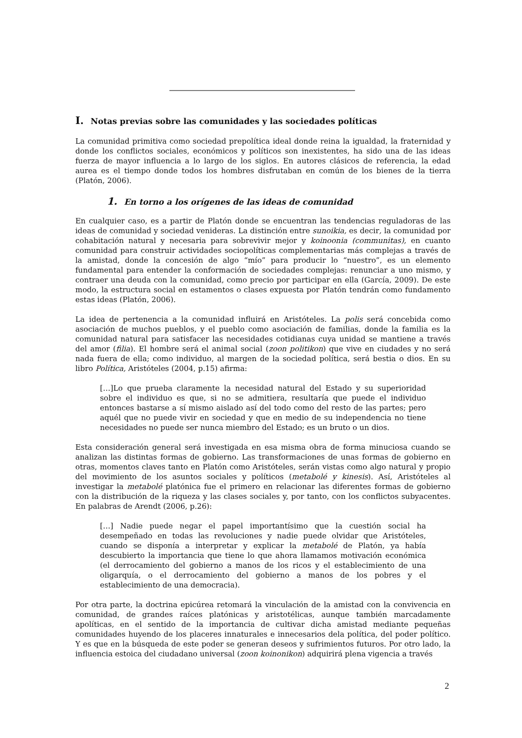I. Notas previas sobre las comunidades y las sociedades políticas
La comunidad primitiva como sociedad prepolítica ideal donde reina la igualdad, la fraternidad y donde los conflictos sociales, económicos y políticos son inexistentes, ha sido una de las ideas fuerza de mayor influencia a lo largo de los siglos. En autores clásicos de referencia, la edad aurea es el tiempo donde todos los hombres disfrutaban en común de los bienes de la tierra (Platón, 2006).
1. En torno a los orígenes de las ideas de comunidad
En cualquier caso, es a partir de Platón donde se encuentran las tendencias reguladoras de las ideas de comunidad y sociedad venideras. La distinción entre sunoikia, es decir, la comunidad por cohabitación natural y necesaria para sobrevivir mejor y koinoonia (communitas), en cuanto comunidad para construir actividades sociopolíticas complementarias más complejas a través de la amistad, donde la concesión de algo “mío” para producir lo “nuestro”, es un elemento fundamental para entender la conformación de sociedades complejas: renunciar a uno mismo, y contraer una deuda con la comunidad, como precio por participar en ella (García, 2009). De este modo, la estructura social en estamentos o clases expuesta por Platón tendrán como fundamento estas ideas (Platón, 2006).
La idea de pertenencia a la comunidad influirá en Aristóteles. La polis será concebida como asociación de muchos pueblos, y el pueblo como asociación de familias, donde la familia es la comunidad natural para satisfacer las necesidades cotidianas cuya unidad se mantiene a través del amor (filia). El hombre será el animal social (zoon politikon) que vive en ciudades y no será nada fuera de ella; como individuo, al margen de la sociedad política, será bestia o dios. En su libro Política, Aristóteles (2004, p.15) afirma:
[…]Lo que prueba claramente la necesidad natural del Estado y su superioridad sobre el individuo es que, si no se admitiera, resultaría que puede el individuo entonces bastarse a sí mismo aislado así del todo como del resto de las partes; pero aquél que no puede vivir en sociedad y que en medio de su independencia no tiene necesidades no puede ser nunca miembro del Estado; es un bruto o un dios.
Esta consideración general será investigada en esa misma obra de forma minuciosa cuando se analizan las distintas formas de gobierno. Las transformaciones de unas formas de gobierno en otras, momentos claves tanto en Platón como Aristóteles, serán vistas como algo natural y propio del movimiento de los asuntos sociales y políticos (metabolé y kinesis). Así, Aristóteles al investigar la metabolé platónica fue el primero en relacionar las diferentes formas de gobierno con la distribución de la riqueza y las clases sociales y, por tanto, con los conflictos subyacentes. En palabras de Arendt (2006, p.26):
[…] Nadie puede negar el papel importantísimo que la cuestión social ha desempeñado en todas las revoluciones y nadie puede olvidar que Aristóteles, cuando se disponía a interpretar y explicar la metabolé de Platón, ya había descubierto la importancia que tiene lo que ahora llamamos motivación económica (el derrocamiento del gobierno a manos de los ricos y el establecimiento de una oligarquía, o el derrocamiento del gobierno a manos de los pobres y el establecimiento de una democracia).
Por otra parte, la doctrina epicúrea retomará la vinculación de la amistad con la convivencia en comunidad, de grandes raíces platónicas y aristotélicas, aunque también marcadamente apolíticas, en el sentido de la importancia de cultivar dicha amistad mediante pequeñas comunidades huyendo de los placeres innaturales e innecesarios dela política, del poder político. Y es que en la búsqueda de este poder se generan deseos y sufrimientos futuros. Por otro lado, la influencia estoica del ciudadano universal (zoon koinonikon) adquirirá plena vigencia a través
2